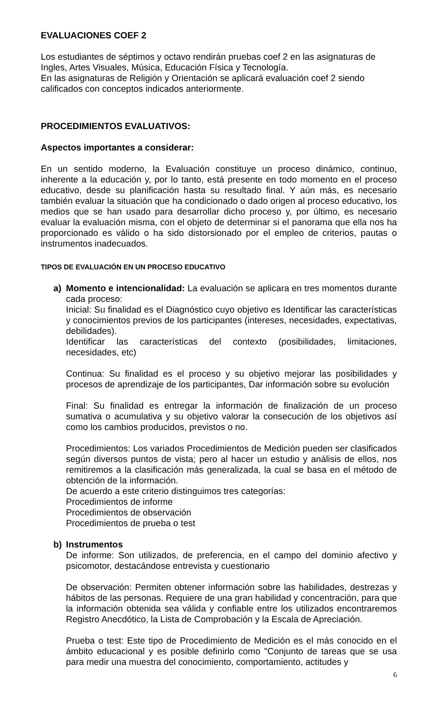EVALUACIONES COEF 2
Los estudiantes de séptimos y octavo rendirán pruebas coef 2 en las asignaturas de Ingles, Artes Visuales, Música, Educación Física y Tecnología.
En las asignaturas de Religión y Orientación se aplicará evaluación coef 2 siendo calificados con conceptos indicados anteriormente.
PROCEDIMIENTOS EVALUATIVOS:
Aspectos importantes a considerar:
En un sentido moderno, la Evaluación constituye un proceso dinámico, continuo, inherente a la educación y, por lo tanto, está presente en todo momento en el proceso educativo, desde su planificación hasta su resultado final. Y aún más, es necesario también evaluar la situación que ha condicionado o dado origen al proceso educativo, los medios que se han usado para desarrollar dicho proceso y, por último, es necesario evaluar la evaluación misma, con el objeto de determinar si el panorama que ella nos ha proporcionado es válido o ha sido distorsionado por el empleo de criterios, pautas o instrumentos inadecuados.
TIPOS DE EVALUACIÓN EN UN PROCESO EDUCATIVO
a) Momento e intencionalidad: La evaluación se aplicara en tres momentos durante cada proceso:
Inicial: Su finalidad es el Diagnóstico cuyo objetivo es Identificar las características y conocimientos previos de los participantes (intereses, necesidades, expectativas, debilidades).
Identificar las características del contexto (posibilidades, limitaciones, necesidades, etc)
Continua: Su finalidad es el proceso y su objetivo mejorar las posibilidades y procesos de aprendizaje de los participantes, Dar información sobre su evolución
Final: Su finalidad es entregar la información de finalización de un proceso sumativa o acumulativa y su objetivo valorar la consecución de los objetivos así como los cambios producidos, previstos o no.
Procedimientos: Los variados Procedimientos de Medición pueden ser clasificados según diversos puntos de vista; pero al hacer un estudio y análisis de ellos, nos remitiremos a la clasificación más generalizada, la cual se basa en el método de obtención de la información.
De acuerdo a este criterio distinguimos tres categorías:
Procedimientos de informe
Procedimientos de observación
Procedimientos de prueba o test
b) Instrumentos
De informe: Son utilizados, de preferencia, en el campo del dominio afectivo y psicomotor, destacándose entrevista y cuestionario
De observación: Permiten obtener información sobre las habilidades, destrezas y hábitos de las personas. Requiere de una gran habilidad y concentración, para que la información obtenida sea válida y confiable entre los utilizados encontraremos Registro Anecdótico, la Lista de Comprobación y la Escala de Apreciación.
Prueba o test: Este tipo de Procedimiento de Medición es el más conocido en el ámbito educacional y es posible definirlo como "Conjunto de tareas que se usa para medir una muestra del conocimiento, comportamiento, actitudes y
6